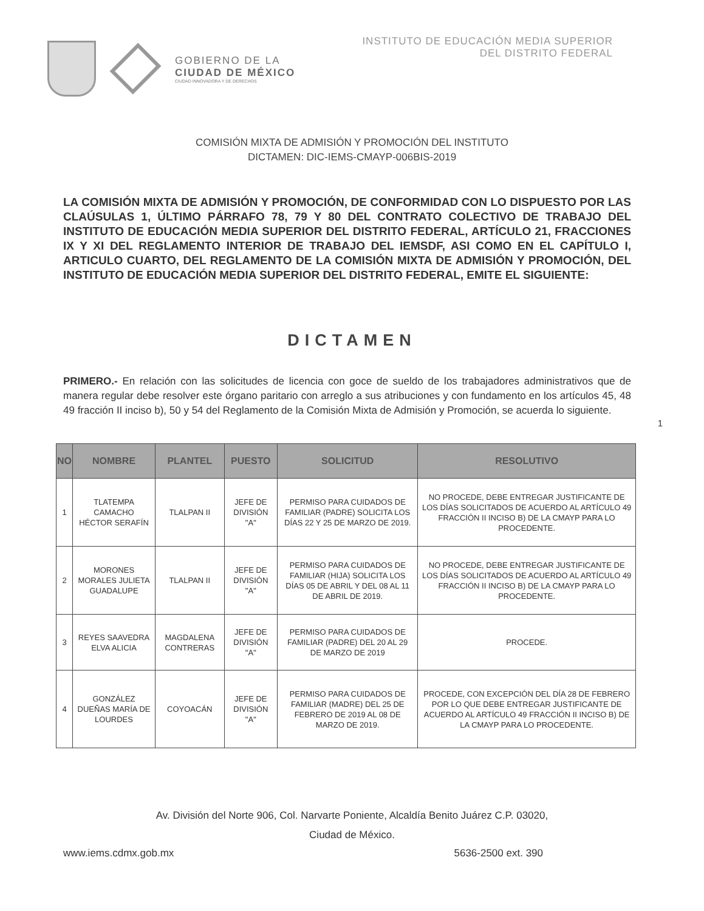GOBIERNO DE LA
CIUDAD DE MÉXICO
CIUDAD INNOVADORA Y DE DERECHOS
INSTITUTO DE EDUCACIÓN MEDIA SUPERIOR
DEL DISTRITO FEDERAL
COMISIÓN MIXTA DE ADMISIÓN Y PROMOCIÓN DEL INSTITUTO
DICTAMEN: DIC-IEMS-CMAYP-006BIS-2019
LA COMISIÓN MIXTA DE ADMISIÓN Y PROMOCIÓN, DE CONFORMIDAD CON LO DISPUESTO POR LAS CLAÚSULAS 1, ÚLTIMO PÁRRAFO 78, 79 Y 80 DEL CONTRATO COLECTIVO DE TRABAJO DEL INSTITUTO DE EDUCACIÓN MEDIA SUPERIOR DEL DISTRITO FEDERAL, ARTÍCULO 21, FRACCIONES IX Y XI DEL REGLAMENTO INTERIOR DE TRABAJO DEL IEMSDF, ASI COMO EN EL CAPÍTULO I, ARTICULO CUARTO, DEL REGLAMENTO DE LA COMISIÓN MIXTA DE ADMISIÓN Y PROMOCIÓN, DEL INSTITUTO DE EDUCACIÓN MEDIA SUPERIOR DEL DISTRITO FEDERAL, EMITE EL SIGUIENTE:
DICTAMEN
PRIMERO.- En relación con las solicitudes de licencia con goce de sueldo de los trabajadores administrativos que de manera regular debe resolver este órgano paritario con arreglo a sus atribuciones y con fundamento en los artículos 45, 48 49 fracción II inciso b), 50 y 54 del Reglamento de la Comisión Mixta de Admisión y Promoción, se acuerda lo siguiente.
1
| NO | NOMBRE | PLANTEL | PUESTO | SOLICITUD | RESOLUTIVO |
| --- | --- | --- | --- | --- | --- |
| 1 | TLATEMPA CAMACHO HÉCTOR SERAFÍN | TLALPAN II | JEFE DE DIVISIÓN "A" | PERMISO PARA CUIDADOS DE FAMILIAR (PADRE) SOLICITA LOS DÍAS 22 Y 25 DE MARZO DE 2019. | NO PROCEDE, DEBE ENTREGAR JUSTIFICANTE DE LOS DÍAS SOLICITADOS DE ACUERDO AL ARTÍCULO 49 FRACCIÓN II INCISO B) DE LA CMAYP PARA LO PROCEDENTE. |
| 2 | MORONES MORALES JULIETA GUADALUPE | TLALPAN II | JEFE DE DIVISIÓN "A" | PERMISO PARA CUIDADOS DE FAMILIAR (HIJA) SOLICITA LOS DÍAS 05 DE ABRIL Y DEL 08 AL 11 DE ABRIL DE 2019. | NO PROCEDE, DEBE ENTREGAR JUSTIFICANTE DE LOS DÍAS SOLICITADOS DE ACUERDO AL ARTÍCULO 49 FRACCIÓN II INCISO B) DE LA CMAYP PARA LO PROCEDENTE. |
| 3 | REYES SAAVEDRA ELVA ALICIA | MAGDALENA CONTRERAS | JEFE DE DIVISIÓN "A" | PERMISO PARA CUIDADOS DE FAMILIAR (PADRE) DEL 20 AL 29 DE MARZO DE 2019 | PROCEDE. |
| 4 | GONZÁLEZ DUEÑAS MARÍA DE LOURDES | COYOACÁN | JEFE DE DIVISIÓN "A" | PERMISO PARA CUIDADOS DE FAMILIAR (MADRE) DEL 25 DE FEBRERO DE 2019 AL 08 DE MARZO DE 2019. | PROCEDE, CON EXCEPCIÓN DEL DÍA 28 DE FEBRERO POR LO QUE DEBE ENTREGAR JUSTIFICANTE DE ACUERDO AL ARTÍCULO 49 FRACCIÓN II INCISO B) DE LA CMAYP PARA LO PROCEDENTE. |
Av. División del Norte 906, Col. Narvarte Poniente, Alcaldía Benito Juárez C.P. 03020,
Ciudad de México.
www.iems.cdmx.gob.mx 5636-2500 ext. 390